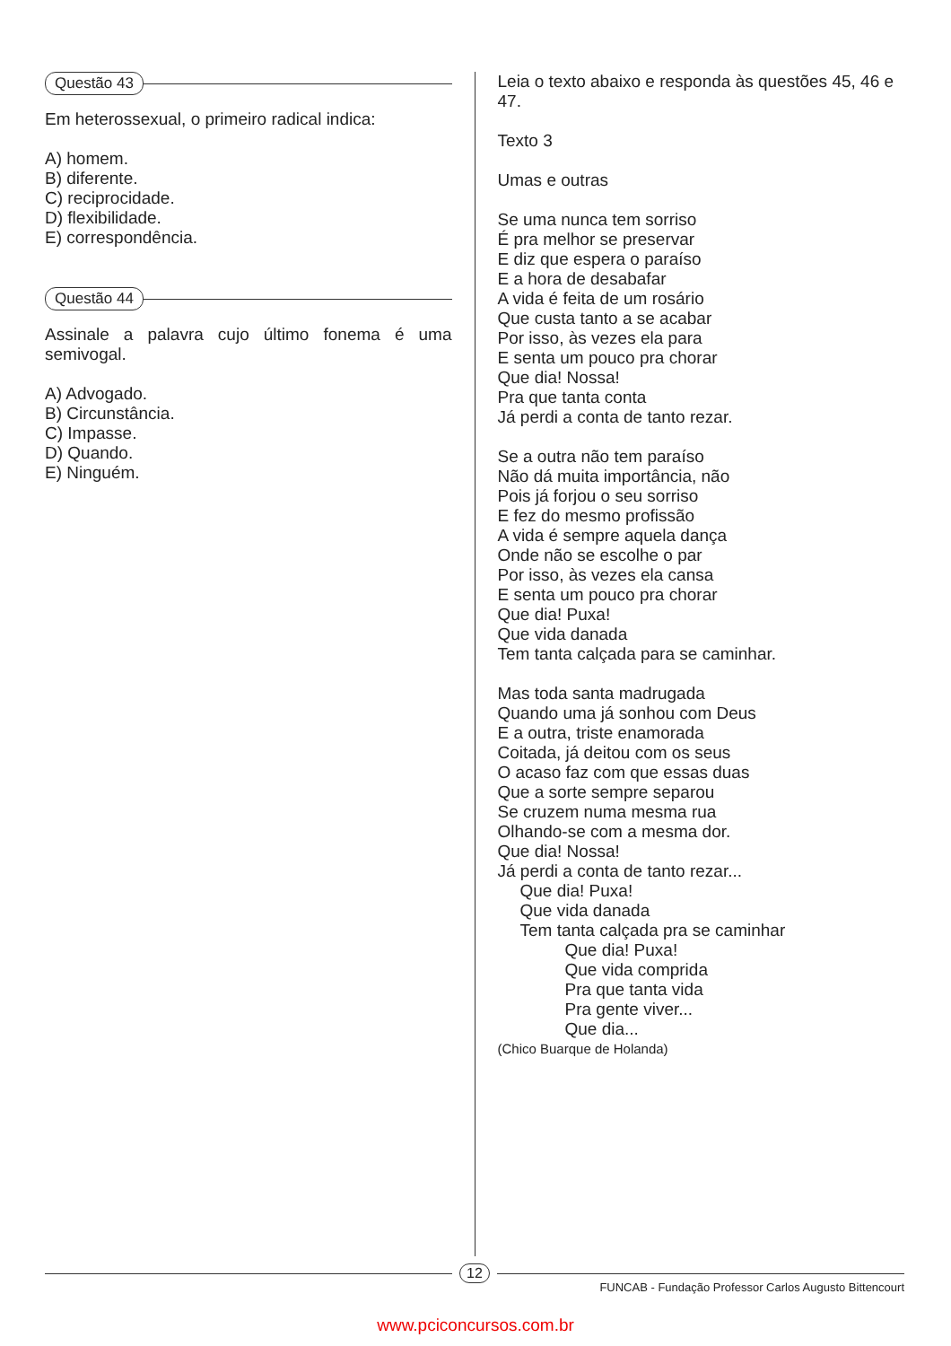Questão 43
Em heterossexual, o primeiro radical indica:
A) homem.
B) diferente.
C) reciprocidade.
D) flexibilidade.
E) correspondência.
Questão 44
Assinale a palavra cujo último fonema é uma semivogal.
A) Advogado.
B) Circunstância.
C) Impasse.
D) Quando.
E) Ninguém.
Leia o texto abaixo e responda às questões 45, 46 e 47.
Texto 3
Umas e outras
Se uma nunca tem sorriso
É pra melhor se preservar
E diz que espera o paraíso
E a hora de desabafar
A vida é feita de um rosário
Que custa tanto a se acabar
Por isso, às vezes ela para
E senta um pouco pra chorar
Que dia! Nossa!
Pra que tanta conta
Já perdi a conta de tanto rezar.
Se a outra não tem paraíso
Não dá muita importância, não
Pois já forjou o seu sorriso
E fez do mesmo profissão
A vida é sempre aquela dança
Onde não se escolhe o par
Por isso, às vezes ela cansa
E senta um pouco pra chorar
Que dia! Puxa!
Que vida danada
Tem tanta calçada para se caminhar.
Mas toda santa madrugada
Quando uma já sonhou com Deus
E a outra, triste enamorada
Coitada, já deitou com os seus
O acaso faz com que essas duas
Que a sorte sempre separou
Se cruzem numa mesma rua
Olhando-se com a mesma dor.
Que dia! Nossa!
Já perdi a conta de tanto rezar...
Que dia! Puxa!
Que vida danada
Tem tanta calçada pra se caminhar
Que dia! Puxa!
Que vida comprida
Pra que tanta vida
Pra gente viver...
Que dia...
(Chico Buarque de Holanda)
12
FUNCAB - Fundação Professor Carlos Augusto Bittencourt
www.pciconcursos.com.br